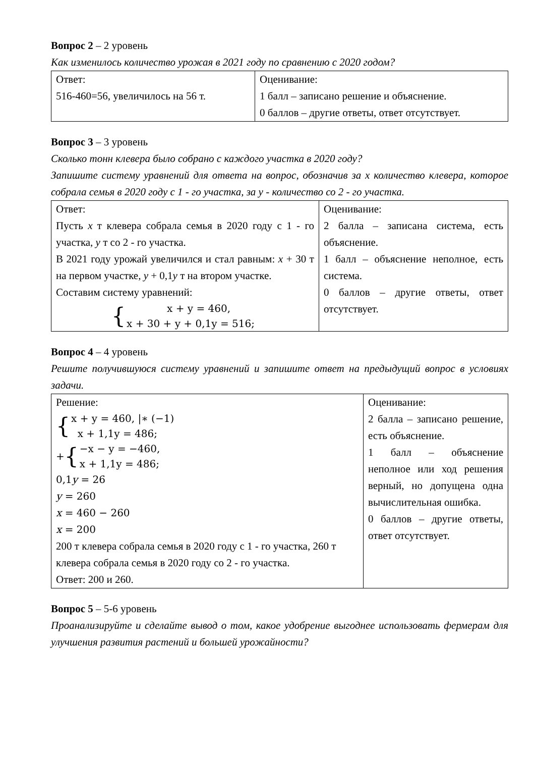Вопрос 2 – 2 уровень
Как изменилось количество урожая в 2021 году по сравнению с 2020 годом?
| Ответ: 516-460=56, увеличилось на 56 т. | Оценивание: 1 балл – записано решение и объяснение. 0 баллов – другие ответы, ответ отсутствует. |
Вопрос 3 – 3 уровень
Сколько тонн клевера было собрано с каждого участка в 2020 году?
Запишите систему уравнений для ответа на вопрос, обозначив за x количество клевера, которое собрала семья в 2020 году с 1 - го участка, за y - количество со 2 - го участка.
| Ответ: Пусть x т клевера собрала семья в 2020 году с 1 - го участка, y т со 2 - го участка. В 2021 году урожай увеличился и стал равным: x + 30 т на первом участке, y + 0,1 y т на втором участке. Составим систему уравнений: { x + y = 460, x + 30 + y + 0,1y = 516; | Оценивание: 2 балла – записана система, есть объяснение. 1 балл – объяснение неполное, есть система. 0 баллов – другие ответы, ответ отсутствует. |
Вопрос 4 – 4 уровень
Решите получившуюся систему уравнений и запишите ответ на предыдущий вопрос в условиях задачи.
| Решение: { x + y = 460, /∗ (−1) x + 1,1y = 486; + { −x − y = −460, x + 1,1y = 486; 0,1 y = 26 y = 260 x = 460 − 260 x = 200 200 т клевера собрала семья в 2020 году с 1 - го участка, 260 т клевера собрала семья в 2020 году со 2 - го участка. Ответ: 200 и 260. | Оценивание: 2 балла – записано решение, есть объяснение. 1 балл – объяснение неполное или ход решения верный, но допущена одна вычислительная ошибка. 0 баллов – другие ответы, ответ отсутствует. |
Вопрос 5 – 5-6 уровень
Проанализируйте и сделайте вывод о том, какое удобрение выгоднее использовать фермерам для улучшения развития растений и большей урожайности?